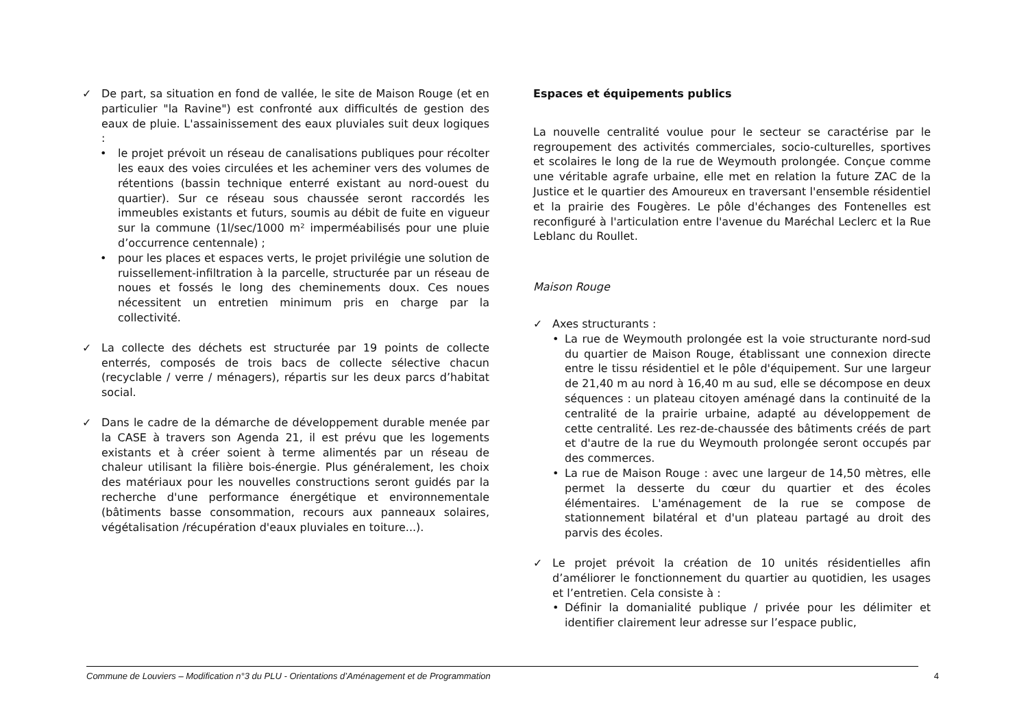✓ De part, sa situation en fond de vallée, le site de Maison Rouge (et en particulier "la Ravine") est confronté aux difficultés de gestion des eaux de pluie. L'assainissement des eaux pluviales suit deux logiques :
• le projet prévoit un réseau de canalisations publiques pour récolter les eaux des voies circulées et les acheminer vers des volumes de rétentions (bassin technique enterré existant au nord-ouest du quartier). Sur ce réseau sous chaussée seront raccordés les immeubles existants et futurs, soumis au débit de fuite en vigueur sur la commune (1l/sec/1000 m² imperméabilisés pour une pluie d’occurrence centennale) ;
• pour les places et espaces verts, le projet privilégie une solution de ruissellement-infiltration à la parcelle, structurée par un réseau de noues et fossés le long des cheminements doux. Ces noues nécessitent un entretien minimum pris en charge par la collectivité.
✓ La collecte des déchets est structurée par 19 points de collecte enterrés, composés de trois bacs de collecte sélective chacun (recyclable / verre / ménagers), répartis sur les deux parcs d’habitat social.
✓ Dans le cadre de la démarche de développement durable menée par la CASE à travers son Agenda 21, il est prévu que les logements existants et à créer soient à terme alimentés par un réseau de chaleur utilisant la filière bois-énergie. Plus généralement, les choix des matériaux pour les nouvelles constructions seront guidés par la recherche d'une performance énergétique et environnementale (bâtiments basse consommation, recours aux panneaux solaires, végétalisation /récupération d'eaux pluviales en toiture...).
Espaces et équipements publics
La nouvelle centralité voulue pour le secteur se caractérise par le regroupement des activités commerciales, socio-culturelles, sportives et scolaires le long de la rue de Weymouth prolongée. Conçue comme une véritable agrafe urbaine, elle met en relation la future ZAC de la Justice et le quartier des Amoureux en traversant l'ensemble résidentiel et la prairie des Fougères. Le pôle d'échanges des Fontenelles est reconfiguré à l'articulation entre l'avenue du Maréchal Leclerc et la Rue Leblanc du Roullet.
Maison Rouge
✓ Axes structurants :
• La rue de Weymouth prolongée est la voie structurante nord-sud du quartier de Maison Rouge, établissant une connexion directe entre le tissu résidentiel et le pôle d'équipement. Sur une largeur de 21,40 m au nord à 16,40 m au sud, elle se décompose en deux séquences : un plateau citoyen aménagé dans la continuité de la centralité de la prairie urbaine, adapté au développement de cette centralité. Les rez-de-chaussée des bâtiments créés de part et d'autre de la rue du Weymouth prolongée seront occupés par des commerces.
• La rue de Maison Rouge : avec une largeur de 14,50 mètres, elle permet la desserte du cœur du quartier et des écoles élémentaires. L'aménagement de la rue se compose de stationnement bilatéral et d'un plateau partagé au droit des parvis des écoles.
✓ Le projet prévoit la création de 10 unités résidentielles afin d’améliorer le fonctionnement du quartier au quotidien, les usages et l’entretien. Cela consiste à :
• Définir la domanialité publique / privée pour les délimiter et identifier clairement leur adresse sur l’espace public,
Commune de Louviers – Modification n°3 du PLU - Orientations d’Aménagement et de Programmation 4